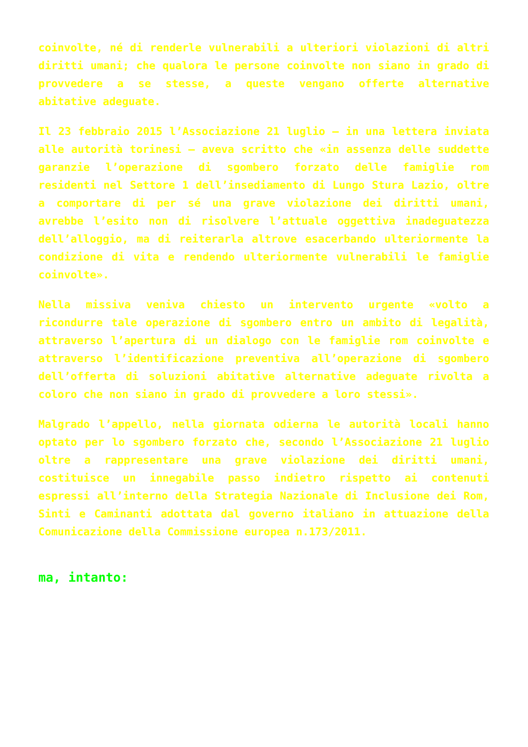coinvolte, né di renderle vulnerabili a ulteriori violazioni di altri diritti umani; che qualora le persone coinvolte non siano in grado di provvedere a se stesse, a queste vengano offerte alternative abitative adeguate.
Il 23 febbraio 2015 l’Associazione 21 luglio – in una lettera inviata alle autorità torinesi – aveva scritto che «in assenza delle suddette garanzie l’operazione di sgombero forzato delle famiglie rom residenti nel Settore 1 dell’insediamento di Lungo Stura Lazio, oltre a comportare di per sé una grave violazione dei diritti umani, avrebbe l’esito non di risolvere l’attuale oggettiva inadeguatezza dell’alloggio, ma di reiterarla altrove esacerbando ulteriormente la condizione di vita e rendendo ulteriormente vulnerabili le famiglie coinvolte».
Nella missiva veniva chiesto un intervento urgente «volto a ricondurre tale operazione di sgombero entro un ambito di legalità, attraverso l’apertura di un dialogo con le famiglie rom coinvolte e attraverso l’identificazione preventiva all’operazione di sgombero dell’offerta di soluzioni abitative alternative adeguate rivolta a coloro che non siano in grado di provvedere a loro stessi».
Malgrado l’appello, nella giornata odierna le autorità locali hanno optato per lo sgombero forzato che, secondo l’Associazione 21 luglio oltre a rappresentare una grave violazione dei diritti umani, costituisce un innegabile passo indietro rispetto ai contenuti espressi all’interno della Strategia Nazionale di Inclusione dei Rom, Sinti e Caminanti adottata dal governo italiano in attuazione della Comunicazione della Commissione europea n.173/2011.
ma, intanto: